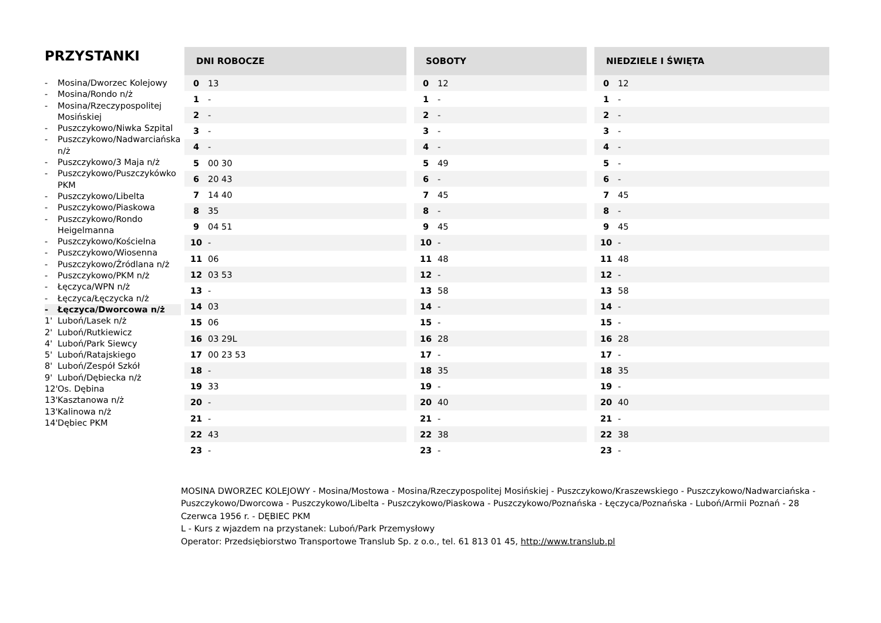PRZYSTANKI
- Mosina/Dworzec Kolejowy
- Mosina/Rondo n/ż
- Mosina/Rzeczypospolitej Mosińskiej
- Puszczykowo/Niwka Szpital
- Puszczykowo/Nadwarciańska n/ż
- Puszczykowo/3 Maja n/ż
- Puszczykowo/Puszczykówko PKM
- Puszczykowo/Libelta
- Puszczykowo/Piaskowa
- Puszczykowo/Rondo Heigelmanna
- Puszczykowo/Kościelna
- Puszczykowo/Wiosenna
- Puszczykowo/Źródlana n/ż
- Puszczykowo/PKM n/ż
- Łęczyca/WPN n/ż
- Łęczyca/Łęczycka n/ż
- Łęczyca/Dworcowa n/ż
1' Luboń/Lasek n/ż
2' Luboń/Rutkiewicz
4' Luboń/Park Siewcy
5' Luboń/Ratajskiego
8' Luboń/Zespół Szkół
9' Luboń/Dębiecka n/ż
12' Os. Dębina
13' Kasztanowa n/ż
13' Kalinowa n/ż
14' Dębiec PKM
| DNI ROBOCZE | |
| --- | --- |
| 0 | 13 |
| 1 | - |
| 2 | - |
| 3 | - |
| 4 | - |
| 5 | 00 30 |
| 6 | 20 43 |
| 7 | 14 40 |
| 8 | 35 |
| 9 | 04 51 |
| 10 | - |
| 11 | 06 |
| 12 | 03 53 |
| 13 | - |
| 14 | 03 |
| 15 | 06 |
| 16 | 03 29L |
| 17 | 00 23 53 |
| 18 | - |
| 19 | 33 |
| 20 | - |
| 21 | - |
| 22 | 43 |
| 23 | - |
| SOBOTY | |
| --- | --- |
| 0 | 12 |
| 1 | - |
| 2 | - |
| 3 | - |
| 4 | - |
| 5 | 49 |
| 6 | - |
| 7 | 45 |
| 8 | - |
| 9 | 45 |
| 10 | - |
| 11 | 48 |
| 12 | - |
| 13 | 58 |
| 14 | - |
| 15 | - |
| 16 | 28 |
| 17 | - |
| 18 | 35 |
| 19 | - |
| 20 | 40 |
| 21 | - |
| 22 | 38 |
| 23 | - |
| NIEDZIELE I ŚWIĘTA | |
| --- | --- |
| 0 | 12 |
| 1 | - |
| 2 | - |
| 3 | - |
| 4 | - |
| 5 | - |
| 6 | - |
| 7 | 45 |
| 8 | - |
| 9 | 45 |
| 10 | - |
| 11 | 48 |
| 12 | - |
| 13 | 58 |
| 14 | - |
| 15 | - |
| 16 | 28 |
| 17 | - |
| 18 | 35 |
| 19 | - |
| 20 | 40 |
| 21 | - |
| 22 | 38 |
| 23 | - |
MOSINA DWORZEC KOLEJOWY - Mosina/Mostowa - Mosina/Rzeczypospolitej Mosińskiej - Puszczykowo/Kraszewskiego - Puszczykowo/Nadwarciańska - Puszczykowo/Dworcowa - Puszczykowo/Libelta - Puszczykowo/Piaskowa - Puszczykowo/Poznańska - Łęczyca/Poznańska - Luboń/Armii Poznań - 28 Czerwca 1956 r. - DĘBIEC PKM
L - Kurs z wjazdem na przystanek: Luboń/Park Przemysłowy
Operator: Przedsiębiorstwo Transportowe Translub Sp. z o.o., tel. 61 813 01 45, http://www.translub.pl